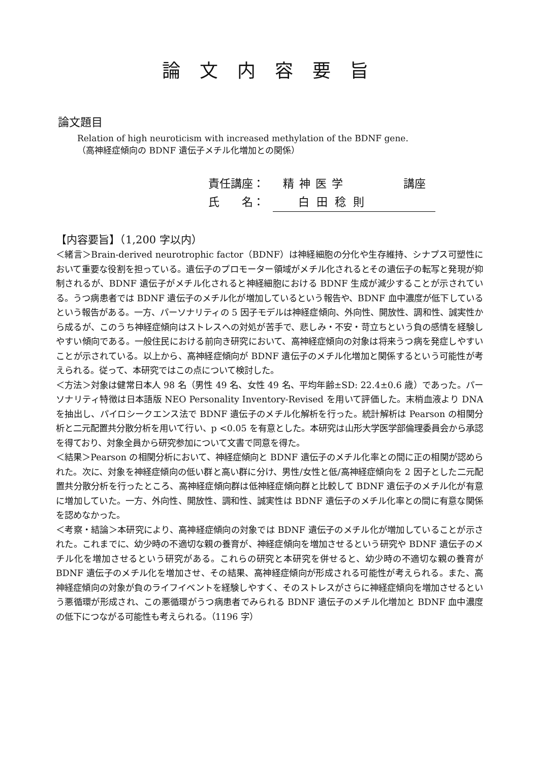論文内容要旨
論文題目
Relation of high neuroticism with increased methylation of the BDNF gene.
（高神経症傾向の BDNF 遺伝子メチル化増加との関係）
責任講座： 精神医学 講座
氏　　名： 白田稔則
【内容要旨】（1,200 字以内）
＜緒言＞Brain-derived neurotrophic factor（BDNF）は神経細胞の分化や生存維持、シナプス可塑性において重要な役割を担っている。遺伝子のプロモーター領域がメチル化されるとその遺伝子の転写と発現が抑制されるが、BDNF 遺伝子がメチル化されると神経細胞における BDNF 生成が減少することが示されている。うつ病患者では BDNF 遺伝子のメチル化が増加しているという報告や、BDNF 血中濃度が低下しているという報告がある。一方、パーソナリティの 5 因子モデルは神経症傾向、外向性、開放性、調和性、誠実性から成るが、このうち神経症傾向はストレスへの対処が苦手で、悲しみ・不安・苛立ちという負の感情を経験しやすい傾向である。一般住民における前向き研究において、高神経症傾向の対象は将来うつ病を発症しやすいことが示されている。以上から、高神経症傾向が BDNF 遺伝子のメチル化増加と関係するという可能性が考えられる。従って、本研究ではこの点について検討した。
＜方法＞対象は健常日本人 98 名（男性 49 名、女性 49 名、平均年齢±SD: 22.4±0.6 歳）であった。パーソナリティ特徴は日本語版 NEO Personality Inventory-Revised を用いて評価した。末梢血液より DNA を抽出し、パイロシークエンス法で BDNF 遺伝子のメチル化解析を行った。統計解析は Pearson の相関分析と二元配置共分散分析を用いて行い、p <0.05 を有意とした。本研究は山形大学医学部倫理委員会から承認を得ており、対象全員から研究参加について文書で同意を得た。
＜結果＞Pearson の相関分析において、神経症傾向と BDNF 遺伝子のメチル化率との間に正の相関が認められた。次に、対象を神経症傾向の低い群と高い群に分け、男性/女性と低/高神経症傾向を 2 因子とした二元配置共分散分析を行ったところ、高神経症傾向群は低神経症傾向群と比較して BDNF 遺伝子のメチル化が有意に増加していた。一方、外向性、開放性、調和性、誠実性は BDNF 遺伝子のメチル化率との間に有意な関係を認めなかった。
＜考察・結論＞本研究により、高神経症傾向の対象では BDNF 遺伝子のメチル化が増加していることが示された。これまでに、幼少時の不適切な親の養育が、神経症傾向を増加させるという研究や BDNF 遺伝子のメチル化を増加させるという研究がある。これらの研究と本研究を併せると、幼少時の不適切な親の養育が BDNF 遺伝子のメチル化を増加させ、その結果、高神経症傾向が形成される可能性が考えられる。また、高神経症傾向の対象が負のライフイベントを経験しやすく、そのストレスがさらに神経症傾向を増加させるという悪循環が形成され、この悪循環がうつ病患者でみられる BDNF 遺伝子のメチル化増加と BDNF 血中濃度の低下につながる可能性も考えられる。（1196 字）